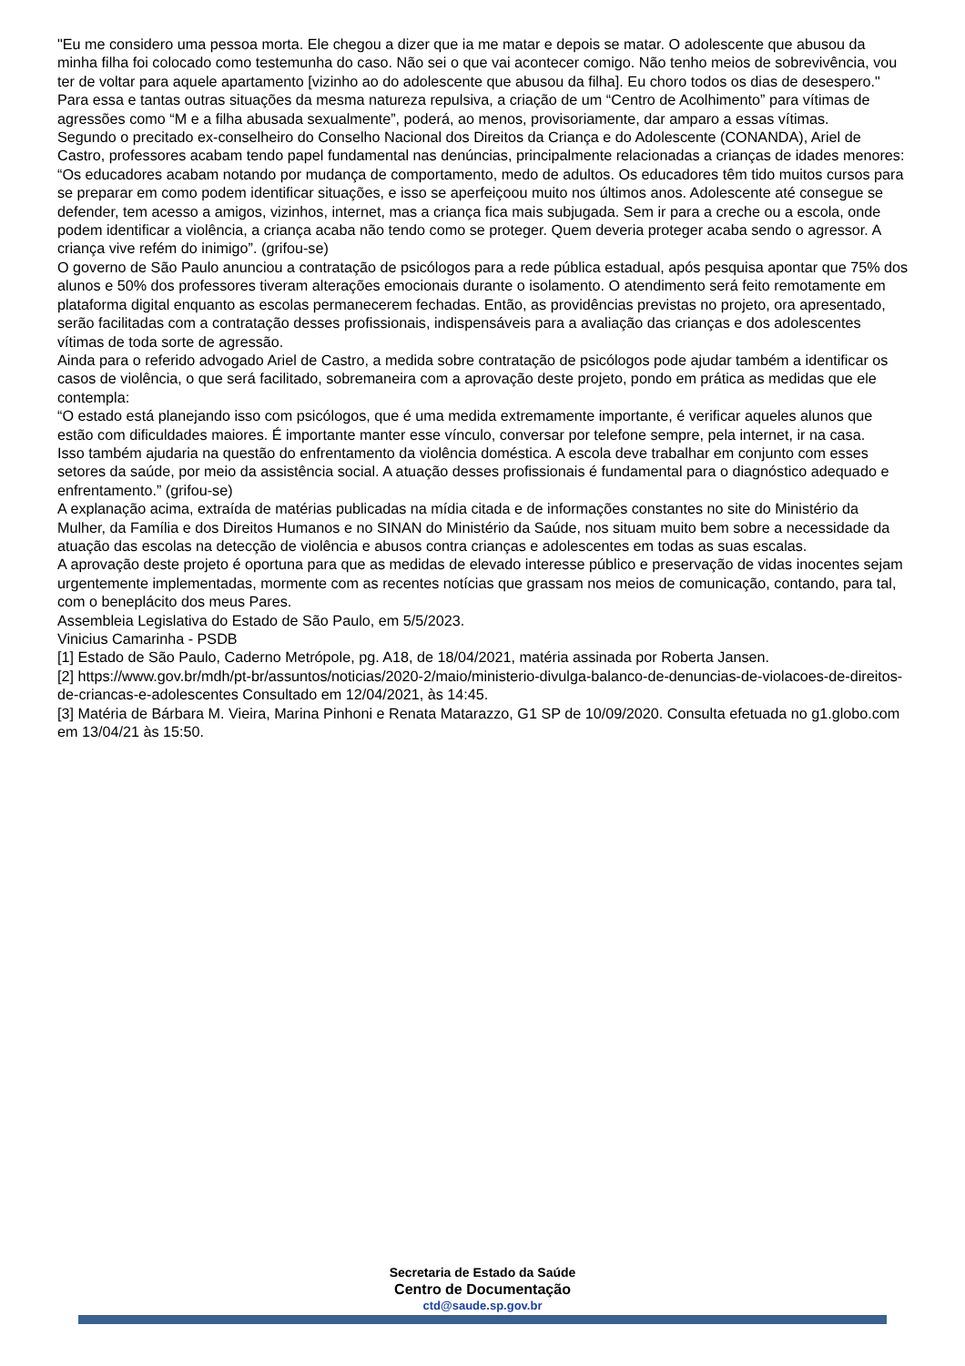"Eu me considero uma pessoa morta. Ele chegou a dizer que ia me matar e depois se matar. O adolescente que abusou da minha filha foi colocado como testemunha do caso. Não sei o que vai acontecer comigo. Não tenho meios de sobrevivência, vou ter de voltar para aquele apartamento [vizinho ao do adolescente que abusou da filha]. Eu choro todos os dias de desespero."
Para essa e tantas outras situações da mesma natureza repulsiva, a criação de um “Centro de Acolhimento” para vítimas de agressões como “M e a filha abusada sexualmente”, poderá, ao menos, provisoriamente, dar amparo a essas vítimas.
Segundo o precitado ex-conselheiro do Conselho Nacional dos Direitos da Criança e do Adolescente (CONANDA), Ariel de Castro, professores acabam tendo papel fundamental nas denúncias, principalmente relacionadas a crianças de idades menores:
“Os educadores acabam notando por mudança de comportamento, medo de adultos. Os educadores têm tido muitos cursos para se preparar em como podem identificar situações, e isso se aperfeiçoou muito nos últimos anos. Adolescente até consegue se defender, tem acesso a amigos, vizinhos, internet, mas a criança fica mais subjugada. Sem ir para a creche ou a escola, onde podem identificar a violência, a criança acaba não tendo como se proteger. Quem deveria proteger acaba sendo o agressor. A criança vive refém do inimigo”. (grifou-se)
O governo de São Paulo anunciou a contratação de psicólogos para a rede pública estadual, após pesquisa apontar que 75% dos alunos e 50% dos professores tiveram alterações emocionais durante o isolamento. O atendimento será feito remotamente em plataforma digital enquanto as escolas permanecerem fechadas. Então, as providências previstas no projeto, ora apresentado, serão facilitadas com a contratação desses profissionais, indispensáveis para a avaliação das crianças e dos adolescentes vítimas de toda sorte de agressão.
Ainda para o referido advogado Ariel de Castro, a medida sobre contratação de psicólogos pode ajudar também a identificar os casos de violência, o que será facilitado, sobremaneira com a aprovação deste projeto, pondo em prática as medidas que ele contempla:
“O estado está planejando isso com psicólogos, que é uma medida extremamente importante, é verificar aqueles alunos que estão com dificuldades maiores. É importante manter esse vínculo, conversar por telefone sempre, pela internet, ir na casa.
Isso também ajudaria na questão do enfrentamento da violência doméstica. A escola deve trabalhar em conjunto com esses setores da saúde, por meio da assistência social. A atuação desses profissionais é fundamental para o diagnóstico adequado e enfrentamento.” (grifou-se)
A explanação acima, extraída de matérias publicadas na mídia citada e de informações constantes no site do Ministério da Mulher, da Família e dos Direitos Humanos e no SINAN do Ministério da Saúde, nos situam muito bem sobre a necessidade da atuação das escolas na detecção de violência e abusos contra crianças e adolescentes em todas as suas escalas.
A aprovação deste projeto é oportuna para que as medidas de elevado interesse público e preservação de vidas inocentes sejam urgentemente implementadas, mormente com as recentes notícias que grassam nos meios de comunicação, contando, para tal, com o beneplácito dos meus Pares.
Assembleia Legislativa do Estado de São Paulo, em 5/5/2023.
Vinicius Camarinha - PSDB
[1] Estado de São Paulo, Caderno Metrópole, pg. A18, de 18/04/2021, matéria assinada por Roberta Jansen.
[2] https://www.gov.br/mdh/pt-br/assuntos/noticias/2020-2/maio/ministerio-divulga-balanco-de-denuncias-de-violacoes-de-direitos-de-criancas-e-adolescentes Consultado em 12/04/2021, às 14:45.
[3] Matéria de Bárbara M. Vieira, Marina Pinhoni e Renata Matarazzo, G1 SP de 10/09/2020. Consulta efetuada no g1.globo.com em 13/04/21 às 15:50.
Secretaria de Estado da Saúde
Centro de Documentação
ctd@saude.sp.gov.br